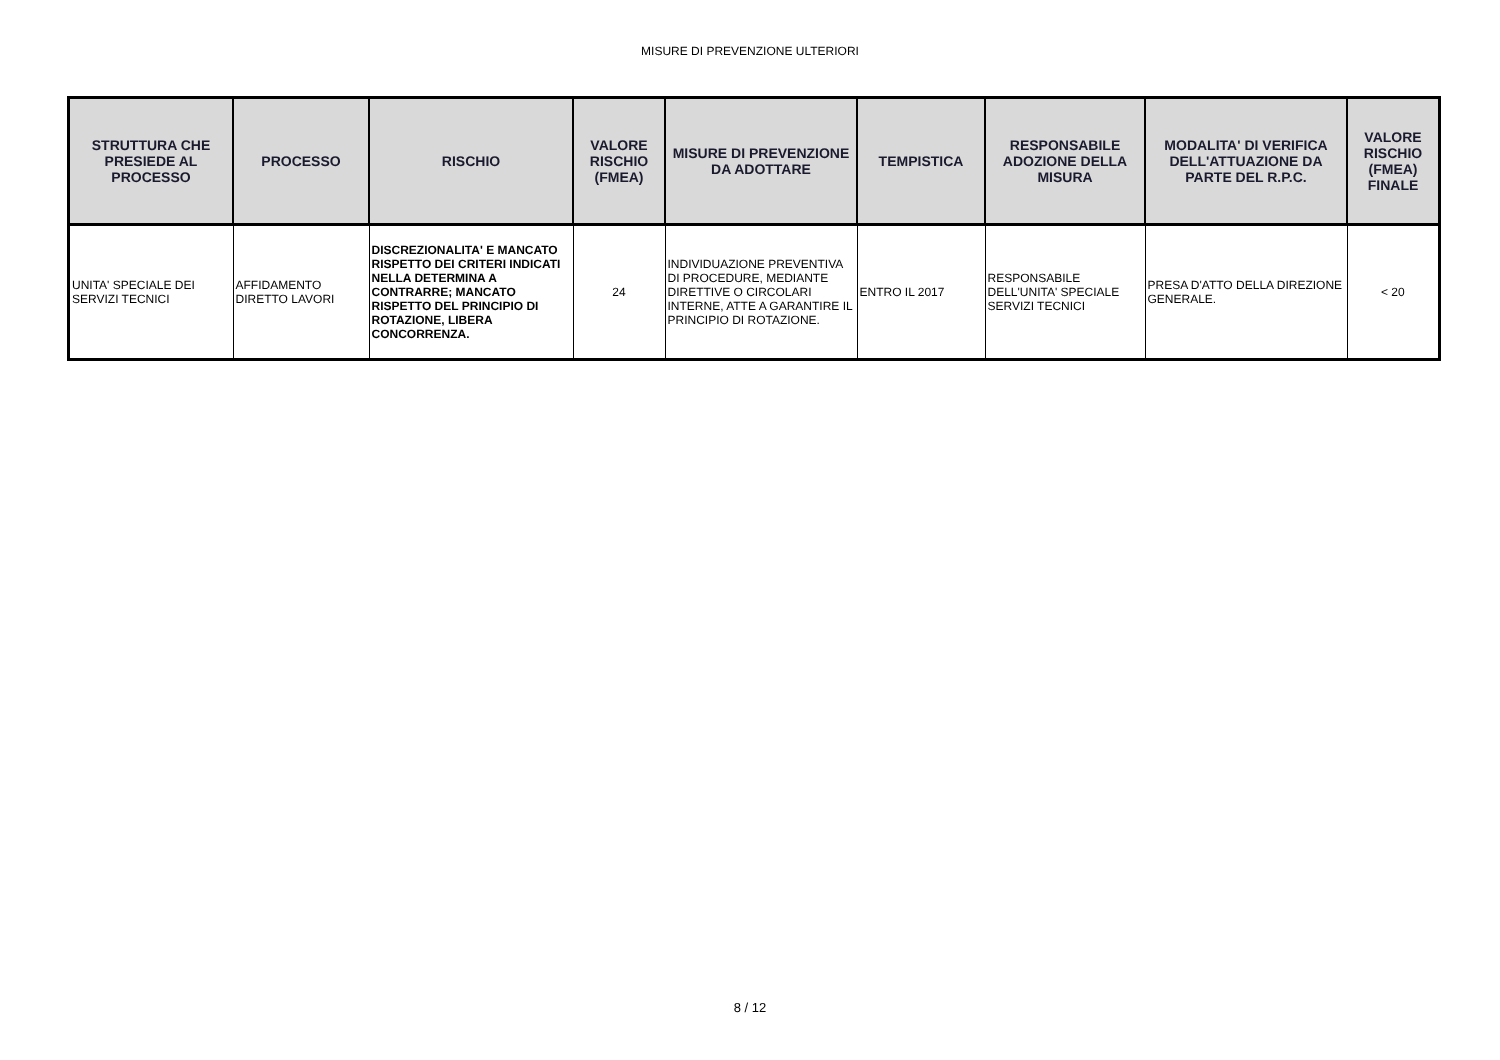MISURE DI PREVENZIONE ULTERIORI
| STRUTTURA CHE PRESIEDE AL PROCESSO | PROCESSO | RISCHIO | VALORE RISCHIO (FMEA) | MISURE DI PREVENZIONE DA ADOTTARE | TEMPISTICA | RESPONSABILE ADOZIONE DELLA MISURA | MODALITA' DI VERIFICA DELL'ATTUAZIONE DA PARTE DEL R.P.C. | VALORE RISCHIO (FMEA) FINALE |
| --- | --- | --- | --- | --- | --- | --- | --- | --- |
| UNITA' SPECIALE DEI SERVIZI TECNICI | AFFIDAMENTO DIRETTO LAVORI | DISCREZIONALITA' E MANCATO RISPETTO DEI CRITERI INDICATI NELLA DETERMINA A CONTRARRE; MANCATO RISPETTO DEL PRINCIPIO DI ROTAZIONE, LIBERA CONCORRENZA. | 24 | INDIVIDUAZIONE PREVENTIVA DI PROCEDURE, MEDIANTE DIRETTIVE O CIRCOLARI INTERNE, ATTE A GARANTIRE IL PRINCIPIO DI ROTAZIONE. | ENTRO IL 2017 | RESPONSABILE DELL'UNITA' SPECIALE SERVIZI TECNICI | PRESA D'ATTO DELLA DIREZIONE GENERALE. | < 20 |
8 / 12